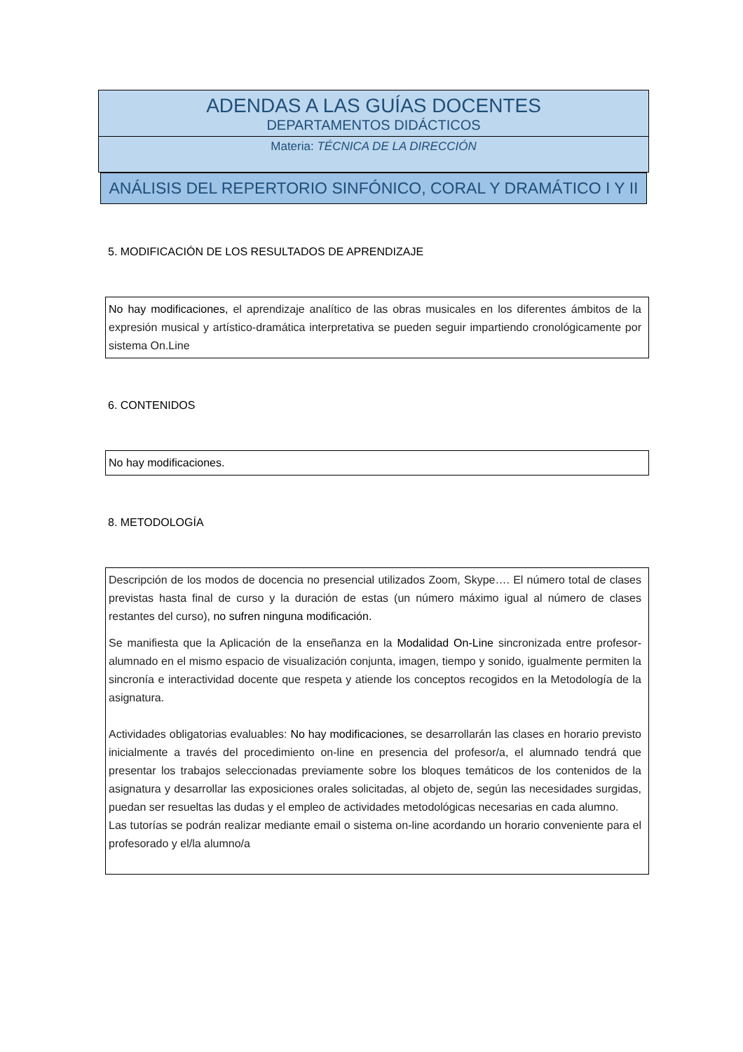ADENDAS A LAS GUÍAS DOCENTES
DEPARTAMENTOS DIDÁCTICOS
Materia: TÉCNICA DE LA DIRECCIÓN
ANÁLISIS DEL REPERTORIO SINFÓNICO, CORAL Y DRAMÁTICO I Y II
5. MODIFICACIÓN DE LOS RESULTADOS DE APRENDIZAJE
No hay modificaciones, el aprendizaje analítico de las obras musicales en los diferentes ámbitos de la expresión musical y artístico-dramática interpretativa se pueden seguir impartiendo cronológicamente por sistema On.Line
6. CONTENIDOS
No hay modificaciones.
8. METODOLOGÍA
Descripción de los modos de docencia no presencial utilizados Zoom, Skype…. El número total de clases previstas hasta final de curso y la duración de estas (un número máximo igual al número de clases restantes del curso), no sufren ninguna modificación.
Se manifiesta que la Aplicación de la enseñanza en la Modalidad On-Line sincronizada entre profesor-alumnado en el mismo espacio de visualización conjunta, imagen, tiempo y sonido, igualmente permiten la sincronía e interactividad docente que respeta y atiende los conceptos recogidos en la Metodología de la asignatura.
Actividades obligatorias evaluables: No hay modificaciones, se desarrollarán las clases en horario previsto inicialmente a través del procedimiento on-line en presencia del profesor/a, el alumnado tendrá que presentar los trabajos seleccionadas previamente sobre los bloques temáticos de los contenidos de la asignatura y desarrollar las exposiciones orales solicitadas, al objeto de, según las necesidades surgidas, puedan ser resueltas las dudas y el empleo de actividades metodológicas necesarias en cada alumno.
Las tutorías se podrán realizar mediante email o sistema on-line acordando un horario conveniente para el profesorado y el/la alumno/a